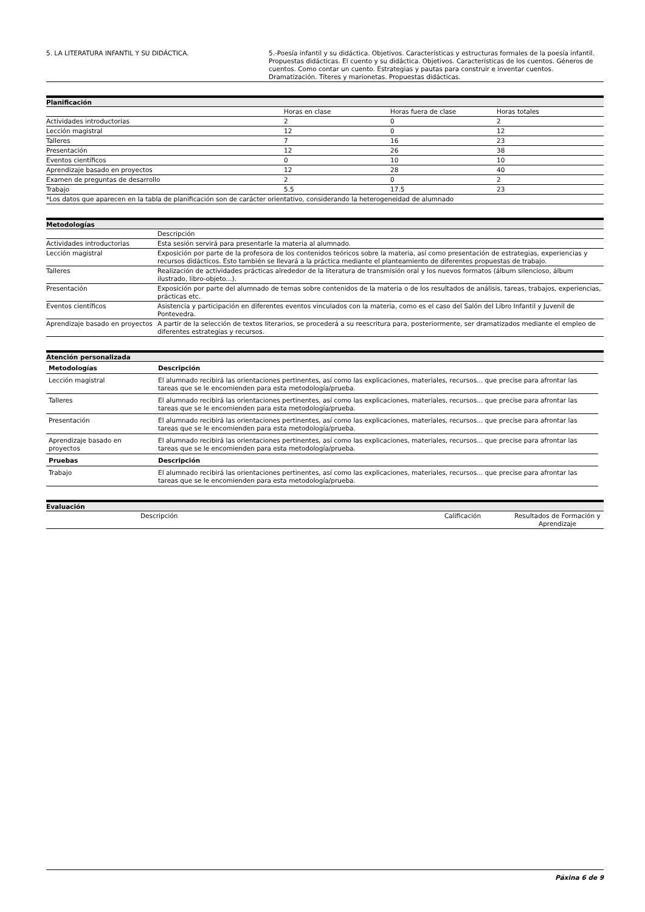| 5. LA LITERATURA INFANTIL Y SU DIDÁCTICA. | 5.-Poesía infantil y su didáctica. Objetivos. Características y estructuras formales de la poesía infantil. Propuestas didácticas. El cuento y su didáctica. Objetivos. Características de los cuentos. Géneros de cuentos. Como contar un cuento. Estrategias y pautas para construir e inventar cuentos. Dramatización. Títeres y marionetas. Propuestas didácticas. |
Planificación
| | Horas en clase | Horas fuera de clase | Horas totales |
| Actividades introductorias | 2 | 0 | 2 |
| Lección magistral | 12 | 0 | 12 |
| Talleres | 7 | 16 | 23 |
| Presentación | 12 | 26 | 38 |
| Eventos científicos | 0 | 10 | 10 |
| Aprendizaje basado en proyectos | 12 | 28 | 40 |
| Examen de preguntas de desarrollo | 2 | 0 | 2 |
| Trabajo | 5.5 | 17.5 | 23 |
| *Los datos que aparecen en la tabla de planificación son de carácter orientativo, considerando la heterogeneidad de alumnado | | | |
Metodologías
| | Descripción |
| Actividades introductorias | Esta sesión servirá para presentarle la materia al alumnado. |
| Lección magistral | Exposición por parte de la profesora de los contenidos teóricos sobre la materia, así como presentación de estrategias, experiencias y recursos didácticos. Esto también se llevará a la práctica mediante el planteamiento de diferentes propuestas de trabajo. |
| Talleres | Realización de actividades prácticas alrededor de la literatura de transmisión oral y los nuevos formatos (álbum silencioso, álbum ilustrado, libro-objeto...). |
| Presentación | Exposición por parte del alumnado de temas sobre contenidos de la materia o de los resultados de análisis, tareas, trabajos, experiencias, prácticas etc. |
| Eventos científicos | Asistencia y participación en diferentes eventos vinculados con la materia, como es el caso del Salón del Libro Infantil y Juvenil de Pontevedra. |
| Aprendizaje basado en proyectos | A partir de la selección de textos literarios, se procederá a su reescritura para, posteriormente, ser dramatizados mediante el empleo de diferentes estrategias y recursos. |
Atención personalizada
| Metodologías | Descripción |
| --- | --- |
| Lección magistral | El alumnado recibirá las orientaciones pertinentes, así como las explicaciones, materiales, recursos... que precise para afrontar las tareas que se le encomienden para esta metodología/prueba. |
| Talleres | El alumnado recibirá las orientaciones pertinentes, así como las explicaciones, materiales, recursos... que precise para afrontar las tareas que se le encomienden para esta metodología/prueba. |
| Presentación | El alumnado recibirá las orientaciones pertinentes, así como las explicaciones, materiales, recursos... que precise para afrontar las tareas que se le encomienden para esta metodología/prueba. |
| Aprendizaje basado en proyectos | El alumnado recibirá las orientaciones pertinentes, así como las explicaciones, materiales, recursos... que precise para afrontar las tareas que se le encomienden para esta metodología/prueba. |
| Pruebas | Descripción |
| Trabajo | El alumnado recibirá las orientaciones pertinentes, así como las explicaciones, materiales, recursos... que precise para afrontar las tareas que se le encomienden para esta metodología/prueba. |
Evaluación
| | Descripción | Calificación | Resultados de Formación y Aprendizaje |
Páxina 6 de 9